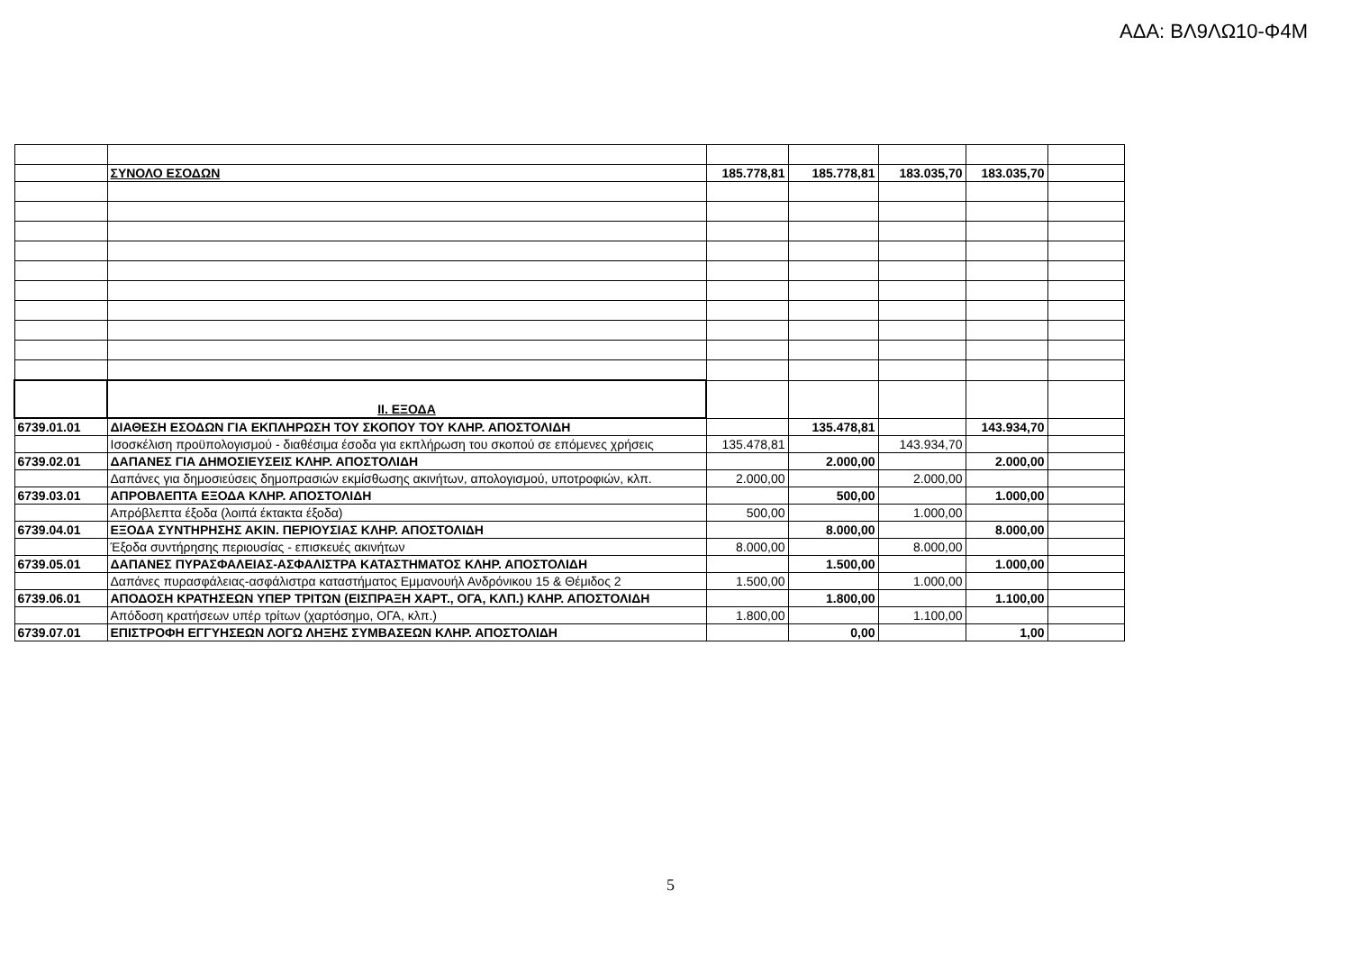ΑΔΑ: ΒΛ9ΛΩ10-Φ4Μ
| | ΣΥΝΟΛΟ ΕΣΟΔΩΝ | 185.778,81 | 185.778,81 | 183.035,70 | 183.035,70 | |
| | ΙΙ. ΕΞΟΔΑ | | | | | |
| 6739.01.01 | ΔΙΑΘΕΣΗ ΕΣΟΔΩΝ ΓΙΑ ΕΚΠΛΗΡΩΣΗ ΤΟΥ ΣΚΟΠΟΥ ΤΟΥ ΚΛΗΡ. ΑΠΟΣΤΟΛΙΔΗ | | 135.478,81 | | 143.934,70 | |
| | Ισοσκέλιση προϋπολογισμού - διαθέσιμα έσοδα για εκπλήρωση του σκοπού σε επόμενες χρήσεις | 135.478,81 | | 143.934,70 | | |
| 6739.02.01 | ΔΑΠΑΝΕΣ ΓΙΑ ΔΗΜΟΣΙΕΥΣΕΙΣ ΚΛΗΡ. ΑΠΟΣΤΟΛΙΔΗ | | 2.000,00 | | 2.000,00 | |
| | Δαπάνες για δημοσιεύσεις δημοπρασιών εκμίσθωσης ακινήτων, απολογισμού, υποτροφιών, κλπ. | 2.000,00 | | 2.000,00 | | |
| 6739.03.01 | ΑΠΡΟΒΛΕΠΤΑ ΕΞΟΔΑ ΚΛΗΡ. ΑΠΟΣΤΟΛΙΔΗ | | 500,00 | | 1.000,00 | |
| | Απρόβλεπτα έξοδα (λοιπά έκτακτα έξοδα) | 500,00 | | 1.000,00 | | |
| 6739.04.01 | ΕΞΟΔΑ ΣΥΝΤΗΡΗΣΗΣ ΑΚΙΝ. ΠΕΡΙΟΥΣΙΑΣ ΚΛΗΡ. ΑΠΟΣΤΟΛΙΔΗ | | 8.000,00 | | 8.000,00 | |
| | Έξοδα συντήρησης περιουσίας - επισκευές ακινήτων | 8.000,00 | | 8.000,00 | | |
| 6739.05.01 | ΔΑΠΑΝΕΣ ΠΥΡΑΣΦΑΛΕΙΑΣ-ΑΣΦΑΛΙΣΤΡΑ ΚΑΤΑΣΤΗΜΑΤΟΣ ΚΛΗΡ. ΑΠΟΣΤΟΛΙΔΗ | | 1.500,00 | | 1.000,00 | |
| | Δαπάνες πυρασφάλειας-ασφάλιστρα καταστήματος Εμμανουήλ Ανδρόνικου 15 & Θέμιδος 2 | 1.500,00 | | 1.000,00 | | |
| 6739.06.01 | ΑΠΟΔΟΣΗ ΚΡΑΤΗΣΕΩΝ ΥΠΕΡ ΤΡΙΤΩΝ (ΕΙΣΠΡΑΞΗ ΧΑΡΤ., ΟΓΑ, ΚΛΠ.) ΚΛΗΡ. ΑΠΟΣΤΟΛΙΔΗ | | 1.800,00 | | 1.100,00 | |
| | Απόδοση κρατήσεων υπέρ τρίτων (χαρτόσημο, ΟΓΑ, κλπ.) | 1.800,00 | | 1.100,00 | | |
| 6739.07.01 | ΕΠΙΣΤΡΟΦΗ ΕΓΓΥΗΣΕΩΝ ΛΟΓΩ ΛΗΞΗΣ ΣΥΜΒΑΣΕΩΝ ΚΛΗΡ. ΑΠΟΣΤΟΛΙΔΗ | | 0,00 | | 1,00 | |
5